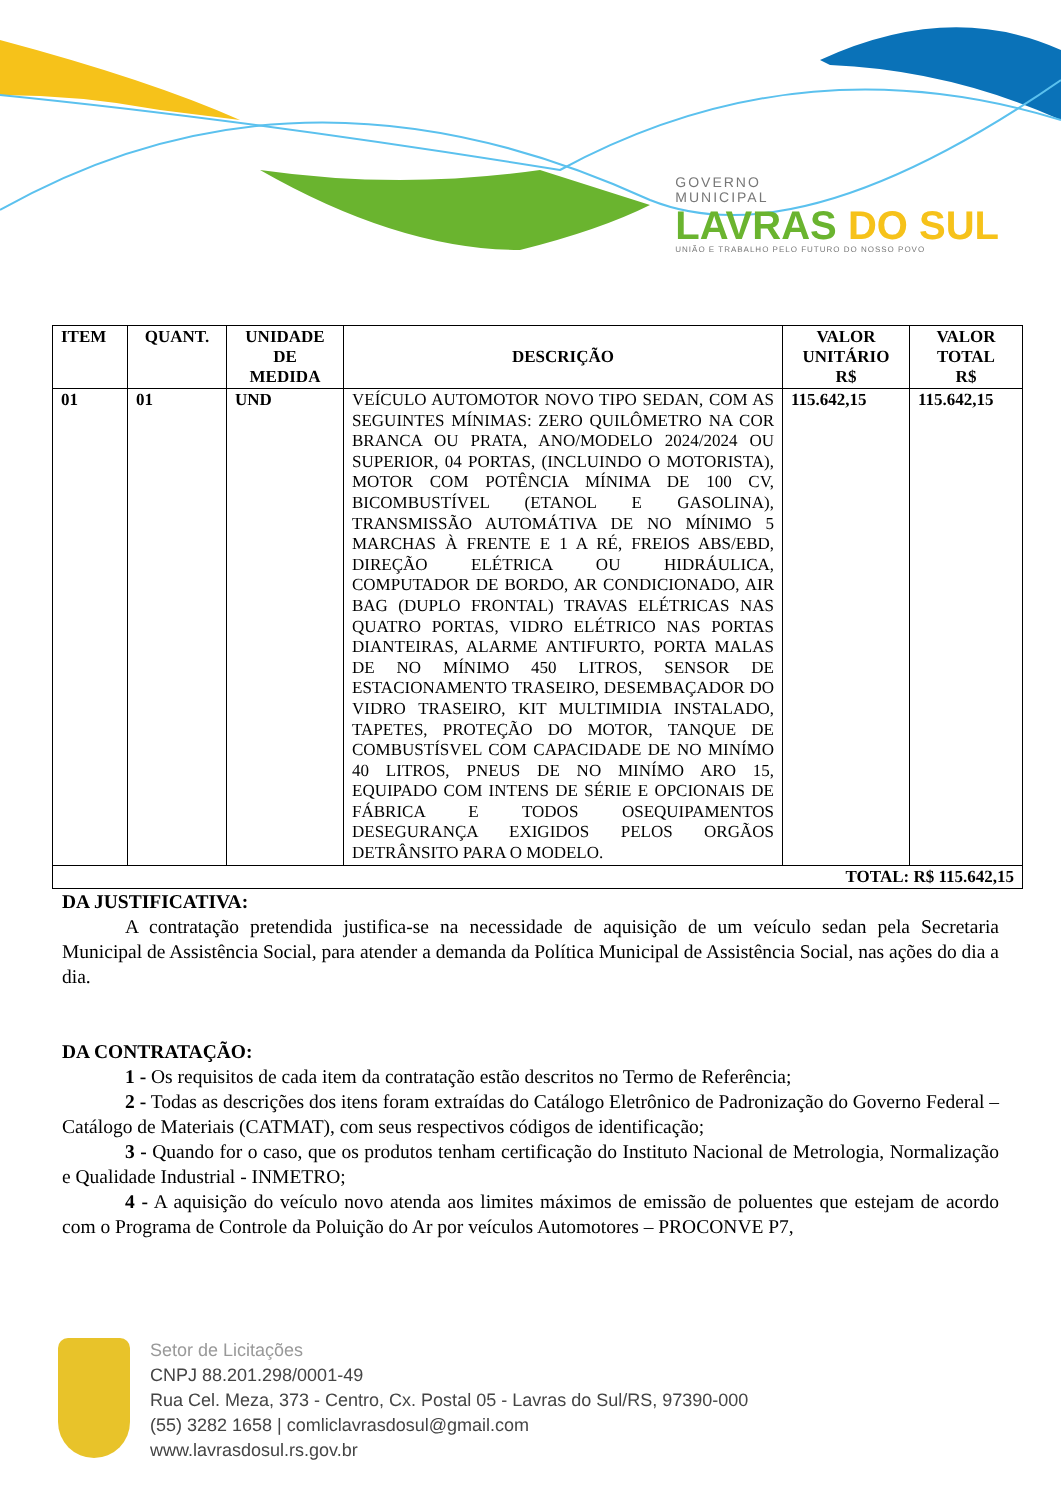GOVERNO
MUNICIPAL
LAVRAS DO SUL
UNIÃO E TRABALHO PELO FUTURO DO NOSSO POVO
| ITEM | QUANT. | UNIDADE DE MEDIDA | DESCRIÇÃO | VALOR UNITÁRIO R$ | VALOR TOTAL R$ |
| --- | --- | --- | --- | --- | --- |
| 01 | 01 | UND | VEÍCULO AUTOMOTOR NOVO TIPO SEDAN, COM AS SEGUINTES MÍNIMAS: ZERO QUILÔMETRO NA COR BRANCA OU PRATA, ANO/MODELO 2024/2024 OU SUPERIOR, 04 PORTAS, (INCLUINDO O MOTORISTA), MOTOR COM POTÊNCIA MÍNIMA DE 100 CV, BICOMBUSTÍVEL (ETANOL E GASOLINA), TRANSMISSÃO AUTOMÁTIVA DE NO MÍNIMO 5 MARCHAS À FRENTE E 1 A RÉ, FREIOS ABS/EBD, DIREÇÃO ELÉTRICA OU HIDRÁULICA, COMPUTADOR DE BORDO, AR CONDICIONADO, AIR BAG (DUPLO FRONTAL) TRAVAS ELÉTRICAS NAS QUATRO PORTAS, VIDRO ELÉTRICO NAS PORTAS DIANTEIRAS, ALARME ANTIFURTO, PORTA MALAS DE NO MÍNIMO 450 LITROS, SENSOR DE ESTACIONAMENTO TRASEIRO, DESEMBAÇADOR DO VIDRO TRASEIRO, KIT MULTIMIDIA INSTALADO, TAPETES, PROTEÇÃO DO MOTOR, TANQUE DE COMBUSTÍSVEL COM CAPACIDADE DE NO MINÍMO 40 LITROS, PNEUS DE NO MINÍMO ARO 15, EQUIPADO COM INTENS DE SÉRIE E OPCIONAIS DE FÁBRICA E TODOS OSEQUIPAMENTOS DESEGURANÇA EXIGIDOS PELOS ORGÃOS DETRÂNSITO PARA O MODELO. | 115.642,15 | 115.642,15 |
| TOTAL: R$ 115.642,15 | | | | | |
DA JUSTIFICATIVA:
A contratação pretendida justifica-se na necessidade de aquisição de um veículo sedan pela Secretaria Municipal de Assistência Social, para atender a demanda da Política Municipal de Assistência Social, nas ações do dia a dia.
DA CONTRATAÇÃO:
1 - Os requisitos de cada item da contratação estão descritos no Termo de Referência;
2 - Todas as descrições dos itens foram extraídas do Catálogo Eletrônico de Padronização do Governo Federal – Catálogo de Materiais (CATMAT), com seus respectivos códigos de identificação;
3 - Quando for o caso, que os produtos tenham certificação do Instituto Nacional de Metrologia, Normalização e Qualidade Industrial - INMETRO;
4 - A aquisição do veículo novo atenda aos limites máximos de emissão de poluentes que estejam de acordo com o Programa de Controle da Poluição do Ar por veículos Automotores – PROCONVE P7,
Setor de Licitações
CNPJ 88.201.298/0001-49
Rua Cel. Meza, 373 - Centro, Cx. Postal 05 - Lavras do Sul/RS, 97390-000
(55) 3282 1658 | comliclavrasdosul@gmail.com
www.lavrasdosul.rs.gov.br